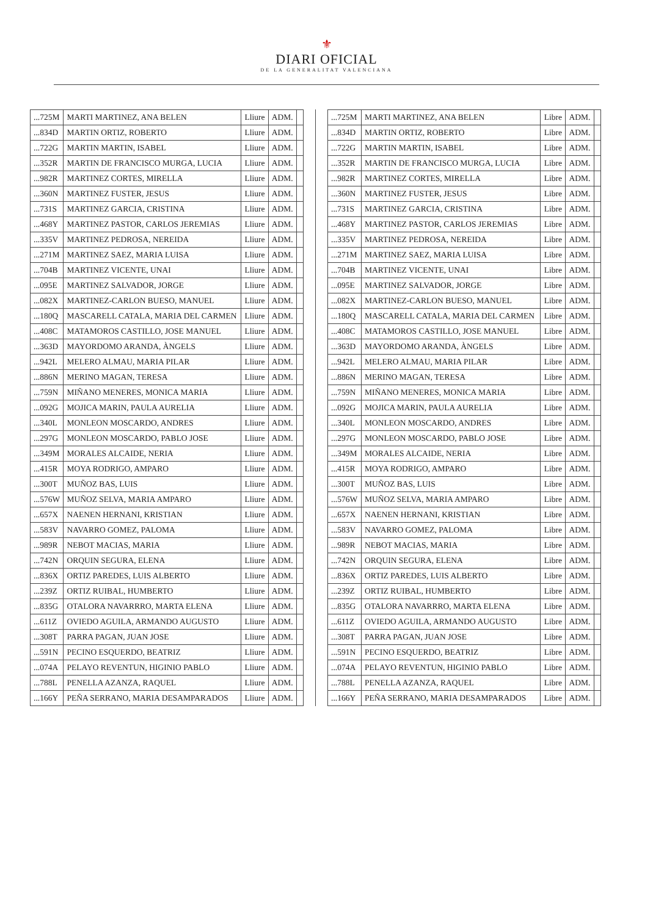⚜
DIARI OFICIAL
DE LA GENERALITAT VALENCIANA
| ...725M | MARTI MARTINEZ, ANA BELEN | Lliure | ADM. | |
| ...834D | MARTIN ORTIZ, ROBERTO | Lliure | ADM. | |
| ...722G | MARTIN MARTIN, ISABEL | Lliure | ADM. | |
| ...352R | MARTIN DE FRANCISCO MURGA, LUCIA | Lliure | ADM. | |
| ...982R | MARTINEZ CORTES, MIRELLA | Lliure | ADM. | |
| ...360N | MARTINEZ FUSTER, JESUS | Lliure | ADM. | |
| ...731S | MARTINEZ GARCIA, CRISTINA | Lliure | ADM. | |
| ...468Y | MARTINEZ PASTOR, CARLOS JEREMIAS | Lliure | ADM. | |
| ...335V | MARTINEZ PEDROSA, NEREIDA | Lliure | ADM. | |
| ...271M | MARTINEZ SAEZ, MARIA LUISA | Lliure | ADM. | |
| ...704B | MARTINEZ VICENTE, UNAI | Lliure | ADM. | |
| ...095E | MARTINEZ SALVADOR, JORGE | Lliure | ADM. | |
| ...082X | MARTINEZ-CARLON BUESO, MANUEL | Lliure | ADM. | |
| ...180Q | MASCARELL CATALA, MARIA DEL CARMEN | Lliure | ADM. | |
| ...408C | MATAMOROS CASTILLO, JOSE MANUEL | Lliure | ADM. | |
| ...363D | MAYORDOMO ARANDA, ÀNGELS | Lliure | ADM. | |
| ...942L | MELERO ALMAU, MARIA PILAR | Lliure | ADM. | |
| ...886N | MERINO MAGAN, TERESA | Lliure | ADM. | |
| ...759N | MIÑANO MENERES, MONICA MARIA | Lliure | ADM. | |
| ...092G | MOJICA MARIN, PAULA AURELIA | Lliure | ADM. | |
| ...340L | MONLEON MOSCARDO, ANDRES | Lliure | ADM. | |
| ...297G | MONLEON MOSCARDO, PABLO JOSE | Lliure | ADM. | |
| ...349M | MORALES ALCAIDE, NERIA | Lliure | ADM. | |
| ...415R | MOYA RODRIGO, AMPARO | Lliure | ADM. | |
| ...300T | MUÑOZ BAS, LUIS | Lliure | ADM. | |
| ...576W | MUÑOZ SELVA, MARIA AMPARO | Lliure | ADM. | |
| ...657X | NAENEN HERNANI, KRISTIAN | Lliure | ADM. | |
| ...583V | NAVARRO GOMEZ, PALOMA | Lliure | ADM. | |
| ...989R | NEBOT MACIAS, MARIA | Lliure | ADM. | |
| ...742N | ORQUIN SEGURA, ELENA | Lliure | ADM. | |
| ...836X | ORTIZ PAREDES, LUIS ALBERTO | Lliure | ADM. | |
| ...239Z | ORTIZ RUIBAL, HUMBERTO | Lliure | ADM. | |
| ...835G | OTALORA NAVARRRO, MARTA ELENA | Lliure | ADM. | |
| ...611Z | OVIEDO AGUILA, ARMANDO AUGUSTO | Lliure | ADM. | |
| ...308T | PARRA PAGAN, JUAN JOSE | Lliure | ADM. | |
| ...591N | PECINO ESQUERDO, BEATRIZ | Lliure | ADM. | |
| ...074A | PELAYO REVENTUN, HIGINIO PABLO | Lliure | ADM. | |
| ...788L | PENELLA AZANZA, RAQUEL | Lliure | ADM. | |
| ...166Y | PEÑA SERRANO, MARIA DESAMPARADOS | Lliure | ADM. | |
| ...725M | MARTI MARTINEZ, ANA BELEN | Libre | ADM. | |
| ...834D | MARTIN ORTIZ, ROBERTO | Libre | ADM. | |
| ...722G | MARTIN MARTIN, ISABEL | Libre | ADM. | |
| ...352R | MARTIN DE FRANCISCO MURGA, LUCIA | Libre | ADM. | |
| ...982R | MARTINEZ CORTES, MIRELLA | Libre | ADM. | |
| ...360N | MARTINEZ FUSTER, JESUS | Libre | ADM. | |
| ...731S | MARTINEZ GARCIA, CRISTINA | Libre | ADM. | |
| ...468Y | MARTINEZ PASTOR, CARLOS JEREMIAS | Libre | ADM. | |
| ...335V | MARTINEZ PEDROSA, NEREIDA | Libre | ADM. | |
| ...271M | MARTINEZ SAEZ, MARIA LUISA | Libre | ADM. | |
| ...704B | MARTINEZ VICENTE, UNAI | Libre | ADM. | |
| ...095E | MARTINEZ SALVADOR, JORGE | Libre | ADM. | |
| ...082X | MARTINEZ-CARLON BUESO, MANUEL | Libre | ADM. | |
| ...180Q | MASCARELL CATALA, MARIA DEL CARMEN | Libre | ADM. | |
| ...408C | MATAMOROS CASTILLO, JOSE MANUEL | Libre | ADM. | |
| ...363D | MAYORDOMO ARANDA, ÀNGELS | Libre | ADM. | |
| ...942L | MELERO ALMAU, MARIA PILAR | Libre | ADM. | |
| ...886N | MERINO MAGAN, TERESA | Libre | ADM. | |
| ...759N | MIÑANO MENERES, MONICA MARIA | Libre | ADM. | |
| ...092G | MOJICA MARIN, PAULA AURELIA | Libre | ADM. | |
| ...340L | MONLEON MOSCARDO, ANDRES | Libre | ADM. | |
| ...297G | MONLEON MOSCARDO, PABLO JOSE | Libre | ADM. | |
| ...349M | MORALES ALCAIDE, NERIA | Libre | ADM. | |
| ...415R | MOYA RODRIGO, AMPARO | Libre | ADM. | |
| ...300T | MUÑOZ BAS, LUIS | Libre | ADM. | |
| ...576W | MUÑOZ SELVA, MARIA AMPARO | Libre | ADM. | |
| ...657X | NAENEN HERNANI, KRISTIAN | Libre | ADM. | |
| ...583V | NAVARRO GOMEZ, PALOMA | Libre | ADM. | |
| ...989R | NEBOT MACIAS, MARIA | Libre | ADM. | |
| ...742N | ORQUIN SEGURA, ELENA | Libre | ADM. | |
| ...836X | ORTIZ PAREDES, LUIS ALBERTO | Libre | ADM. | |
| ...239Z | ORTIZ RUIBAL, HUMBERTO | Libre | ADM. | |
| ...835G | OTALORA NAVARRRO, MARTA ELENA | Libre | ADM. | |
| ...611Z | OVIEDO AGUILA, ARMANDO AUGUSTO | Libre | ADM. | |
| ...308T | PARRA PAGAN, JUAN JOSE | Libre | ADM. | |
| ...591N | PECINO ESQUERDO, BEATRIZ | Libre | ADM. | |
| ...074A | PELAYO REVENTUN, HIGINIO PABLO | Libre | ADM. | |
| ...788L | PENELLA AZANZA, RAQUEL | Libre | ADM. | |
| ...166Y | PEÑA SERRANO, MARIA DESAMPARADOS | Libre | ADM. | |